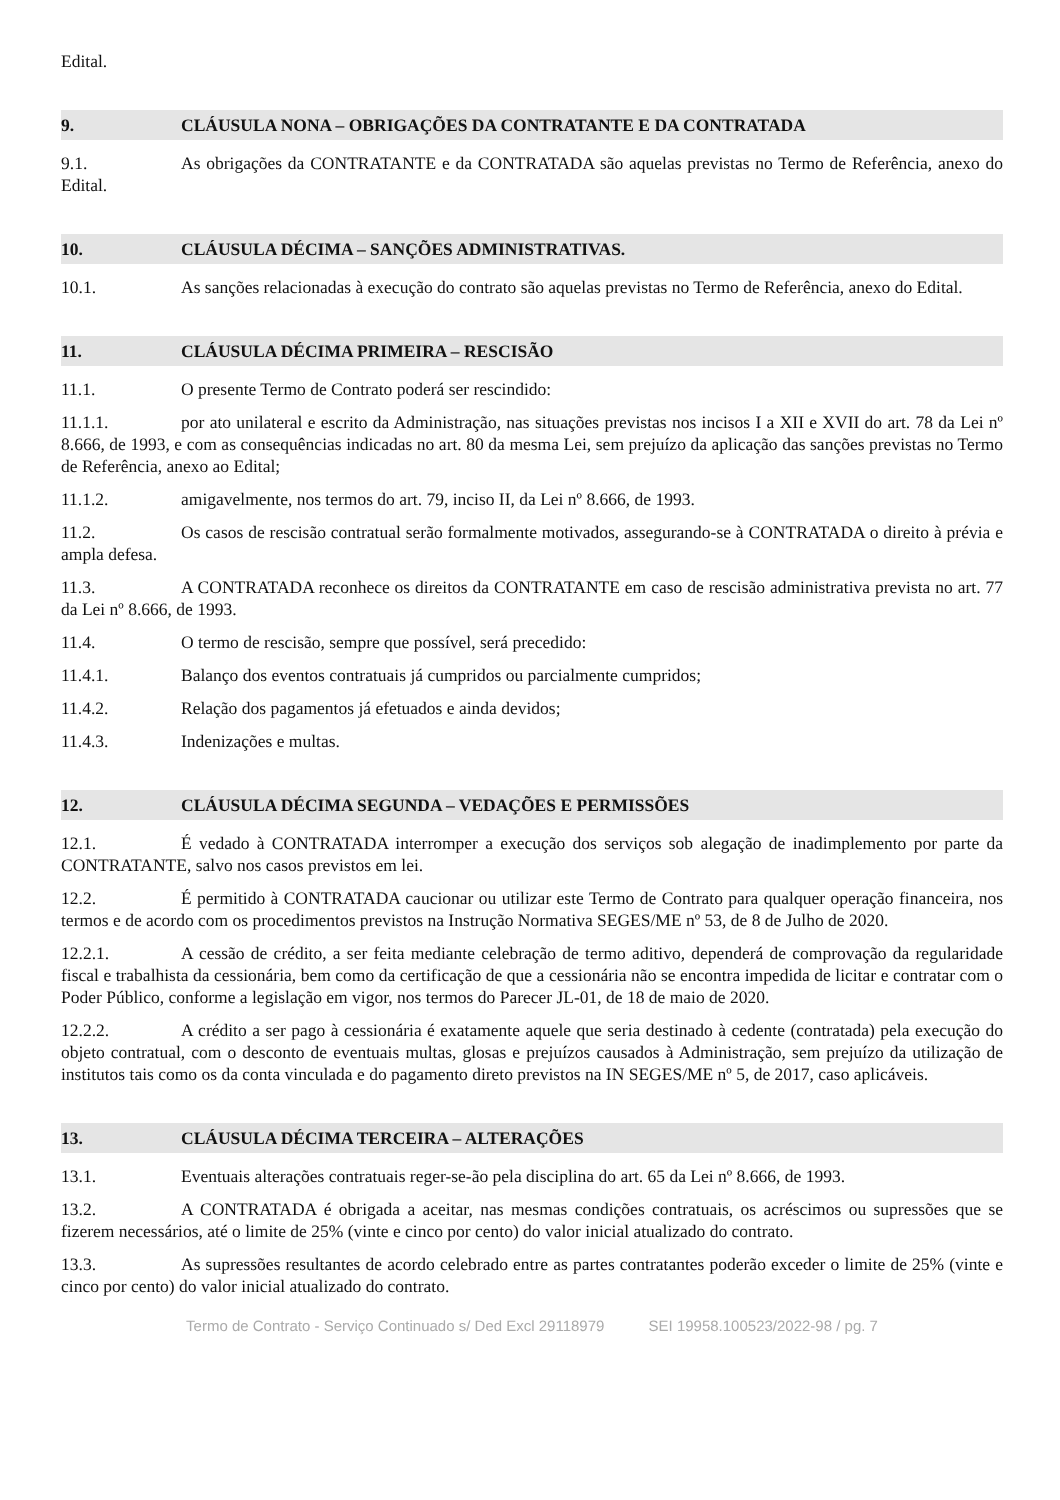Edital.
9. CLÁUSULA NONA – OBRIGAÇÕES DA CONTRATANTE E DA CONTRATADA
9.1. As obrigações da CONTRATANTE e da CONTRATADA são aquelas previstas no Termo de Referência, anexo do Edital.
10. CLÁUSULA DÉCIMA – SANÇÕES ADMINISTRATIVAS.
10.1. As sanções relacionadas à execução do contrato são aquelas previstas no Termo de Referência, anexo do Edital.
11. CLÁUSULA DÉCIMA PRIMEIRA – RESCISÃO
11.1. O presente Termo de Contrato poderá ser rescindido:
11.1.1. por ato unilateral e escrito da Administração, nas situações previstas nos incisos I a XII e XVII do art. 78 da Lei nº 8.666, de 1993, e com as consequências indicadas no art. 80 da mesma Lei, sem prejuízo da aplicação das sanções previstas no Termo de Referência, anexo ao Edital;
11.1.2. amigavelmente, nos termos do art. 79, inciso II, da Lei nº 8.666, de 1993.
11.2. Os casos de rescisão contratual serão formalmente motivados, assegurando-se à CONTRATADA o direito à prévia e ampla defesa.
11.3. A CONTRATADA reconhece os direitos da CONTRATANTE em caso de rescisão administrativa prevista no art. 77 da Lei nº 8.666, de 1993.
11.4. O termo de rescisão, sempre que possível, será precedido:
11.4.1. Balanço dos eventos contratuais já cumpridos ou parcialmente cumpridos;
11.4.2. Relação dos pagamentos já efetuados e ainda devidos;
11.4.3. Indenizações e multas.
12. CLÁUSULA DÉCIMA SEGUNDA – VEDAÇÕES E PERMISSÕES
12.1. É vedado à CONTRATADA interromper a execução dos serviços sob alegação de inadimplemento por parte da CONTRATANTE, salvo nos casos previstos em lei.
12.2. É permitido à CONTRATADA caucionar ou utilizar este Termo de Contrato para qualquer operação financeira, nos termos e de acordo com os procedimentos previstos na Instrução Normativa SEGES/ME nº 53, de 8 de Julho de 2020.
12.2.1. A cessão de crédito, a ser feita mediante celebração de termo aditivo, dependerá de comprovação da regularidade fiscal e trabalhista da cessionária, bem como da certificação de que a cessionária não se encontra impedida de licitar e contratar com o Poder Público, conforme a legislação em vigor, nos termos do Parecer JL-01, de 18 de maio de 2020.
12.2.2. A crédito a ser pago à cessionária é exatamente aquele que seria destinado à cedente (contratada) pela execução do objeto contratual, com o desconto de eventuais multas, glosas e prejuízos causados à Administração, sem prejuízo da utilização de institutos tais como os da conta vinculada e do pagamento direto previstos na IN SEGES/ME nº 5, de 2017, caso aplicáveis.
13. CLÁUSULA DÉCIMA TERCEIRA – ALTERAÇÕES
13.1. Eventuais alterações contratuais reger-se-ão pela disciplina do art. 65 da Lei nº 8.666, de 1993.
13.2. A CONTRATADA é obrigada a aceitar, nas mesmas condições contratuais, os acréscimos ou supressões que se fizerem necessários, até o limite de 25% (vinte e cinco por cento) do valor inicial atualizado do contrato.
13.3. As supressões resultantes de acordo celebrado entre as partes contratantes poderão exceder o limite de 25% (vinte e cinco por cento) do valor inicial atualizado do contrato.
Termo de Contrato - Serviço Continuado s/ Ded Excl 29118979 SEI 19958.100523/2022-98 / pg. 7